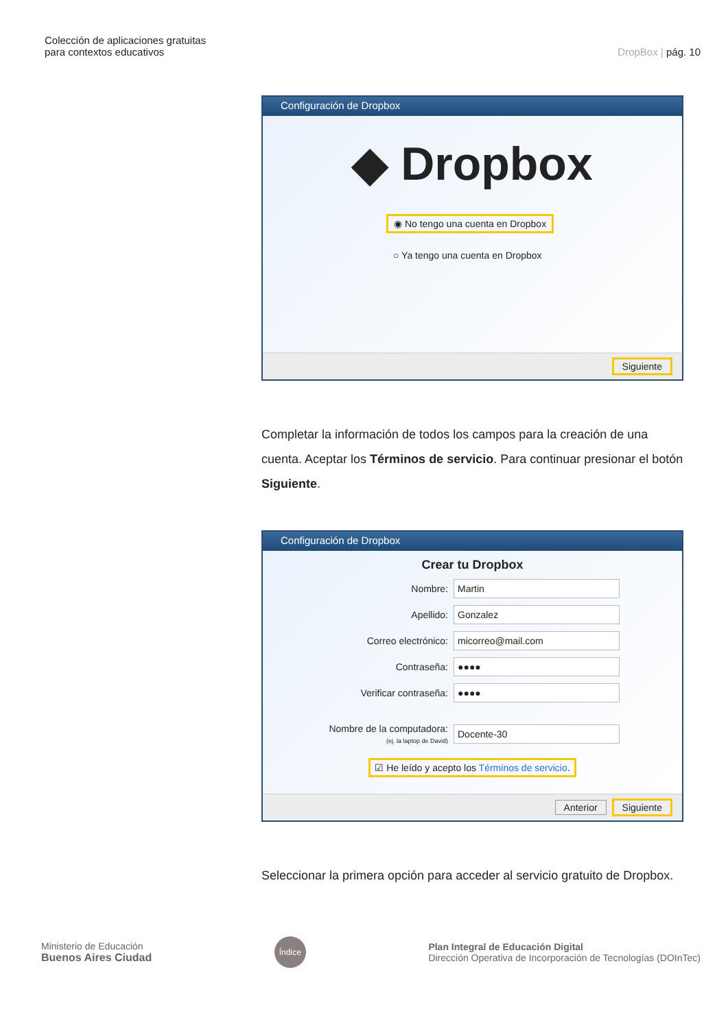Colección de aplicaciones gratuitas
para contextos educativos
DropBox | pág. 10
Configuración de Dropbox
◆ Dropbox
◉ No tengo una cuenta en Dropbox
○ Ya tengo una cuenta en Dropbox
Siguiente
Completar la información de todos los campos para la creación de una cuenta. Aceptar los Términos de servicio. Para continuar presionar el botón Siguiente.
Configuración de Dropbox
Crear tu Dropbox
Nombre: Martin
Apellido: Gonzalez
Correo electrónico: micorreo@mail.com
Contraseña: ●●●●
Verificar contraseña: ●●●●
Nombre de la computadora:
(ej. la laptop de David) Docente-30
☑ He leído y acepto los Términos de servicio.
Anterior Siguiente
Seleccionar la primera opción para acceder al servicio gratuito de Dropbox.
Ministerio de Educación
Buenos Aires Ciudad
Índice
Plan Integral de Educación Digital
Dirección Operativa de Incorporación de Tecnologías (DOInTec)